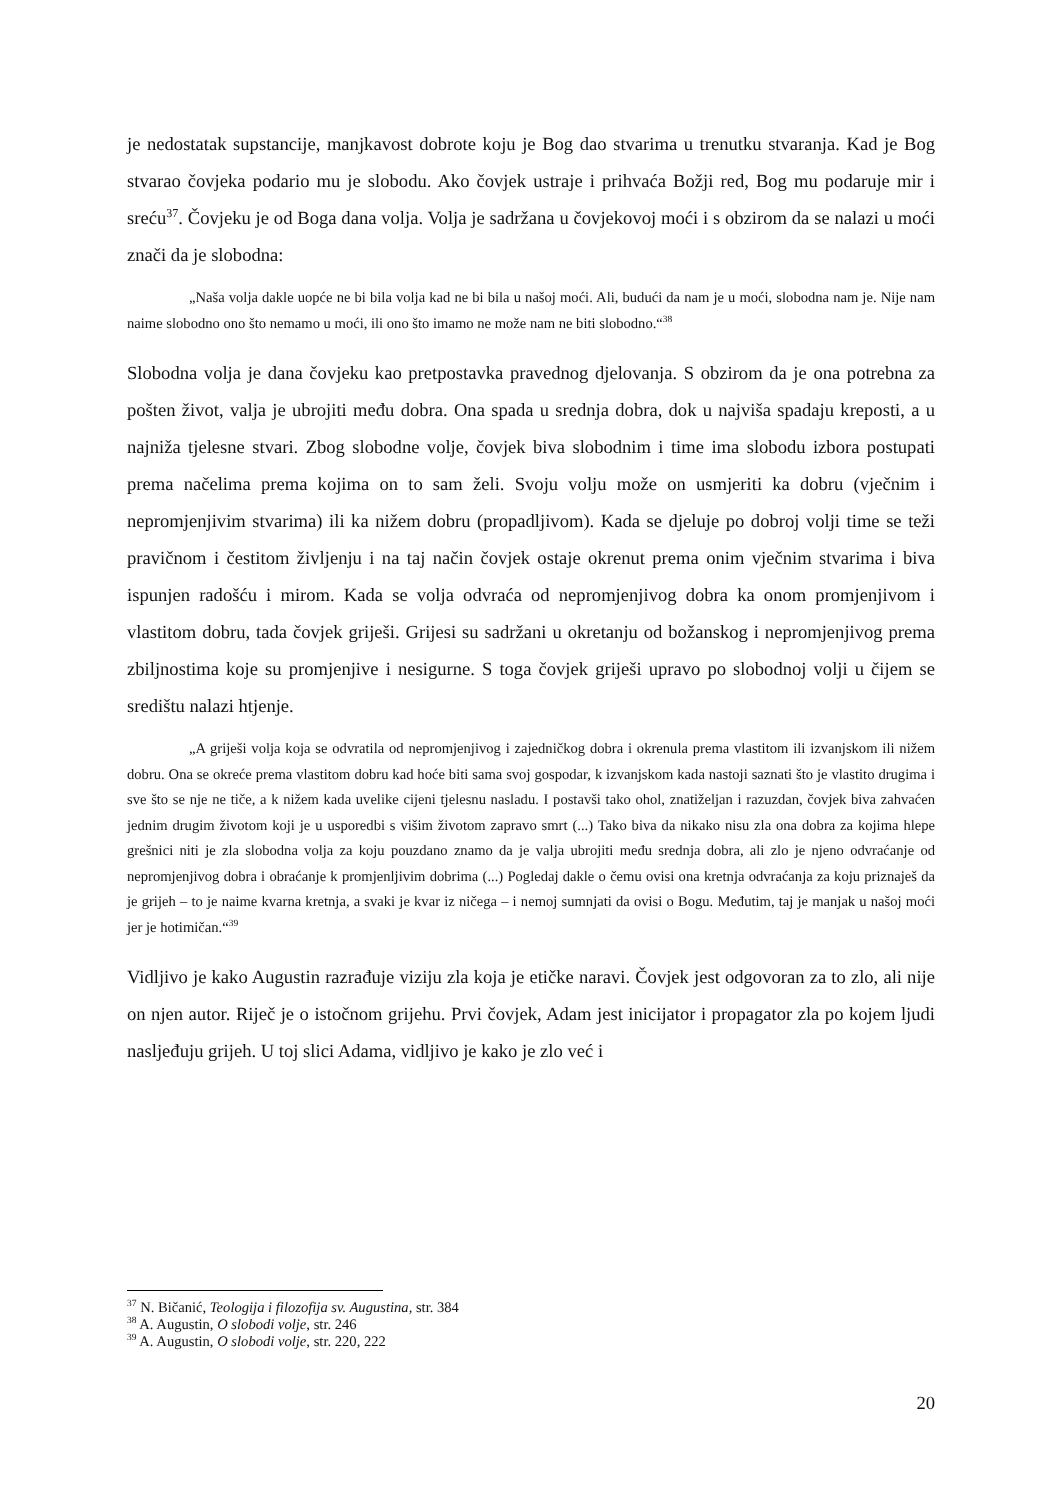je nedostatak supstancije, manjkavost dobrote koju je Bog dao stvarima u trenutku stvaranja. Kad je Bog stvarao čovjeka podario mu je slobodu. Ako čovjek ustraje i prihvaća Božji red, Bog mu podaruje mir i sreću<sup>37</sup>. Čovjeku je od Boga dana volja. Volja je sadržana u čovjekovoj moći i s obzirom da se nalazi u moći znači da je slobodna:
„Naša volja dakle uopće ne bi bila volja kad ne bi bila u našoj moći. Ali, budući da nam je u moći, slobodna nam je. Nije nam naime slobodno ono što nemamo u moći, ili ono što imamo ne može nam ne biti slobodno.“<sup>38</sup>
Slobodna volja je dana čovjeku kao pretpostavka pravednog djelovanja. S obzirom da je ona potrebna za pošten život, valja je ubrojiti među dobra. Ona spada u srednja dobra, dok u najviša spadaju kreposti, a u najniža tjelesne stvari. Zbog slobodne volje, čovjek biva slobodnim i time ima slobodu izbora postupati prema načelima prema kojima on to sam želi. Svoju volju može on usmjeriti ka dobru (vječnim i nepromjenjivim stvarima) ili ka nižem dobru (propadljivom). Kada se djeluje po dobroj volji time se teži pravičnom i čestitom življenju i na taj način čovjek ostaje okrenut prema onim vječnim stvarima i biva ispunjen radošću i mirom. Kada se volja odvraća od nepromjenjivog dobra ka onom promjenjivom i vlastitom dobru, tada čovjek griješi. Grijesi su sadržani u okretanju od božanskog i nepromjenjivog prema zbiljnostima koje su promjenjive i nesigurne. S toga čovjek griješi upravo po slobodnoj volji u čijem se središtu nalazi htjenje.
„A griješi volja koja se odvratila od nepromjenjivog i zajedničkog dobra i okrenula prema vlastitom ili izvanjskom ili nižem dobru. Ona se okreće prema vlastitom dobru kad hoće biti sama svoj gospodar, k izvanjskom kada nastoji saznati što je vlastito drugima i sve što se nje ne tiče, a k nižem kada uvelike cijeni tjelesnu nasladu. I postavši tako ohol, znatiželjan i razuzdan, čovjek biva zahvaćen jednim drugim životom koji je u usporedbi s višim životom zapravo smrt (...) Tako biva da nikako nisu zla ona dobra za kojima hlepe grešnici niti je zla slobodna volja za koju pouzdano znamo da je valja ubrojiti među srednja dobra, ali zlo je njeno odvraćanje od nepromjenjivog dobra i obraćanje k promjenljivim dobrima (...) Pogledaj dakle o čemu ovisi ona kretnja odvraćanja za koju priznaješ da je grijeh – to je naime kvarna kretnja, a svaki je kvar iz ničega – i nemoj sumnjati da ovisi o Bogu. Međutim, taj je manjak u našoj moći jer je hotimičan.“<sup>39</sup>
Vidljivo je kako Augustin razrađuje viziju zla koja je etičke naravi. Čovjek jest odgovoran za to zlo, ali nije on njen autor. Riječ je o istočnom grijehu. Prvi čovjek, Adam jest inicijator i propagator zla po kojem ljudi nasljeđuju grijeh. U toj slici Adama, vidljivo je kako je zlo već i
<sup>37</sup> N. Bičanić, Teologija i filozofija sv. Augustina, str. 384
<sup>38</sup> A. Augustin, O slobodi volje, str. 246
<sup>39</sup> A. Augustin, O slobodi volje, str. 220, 222
20